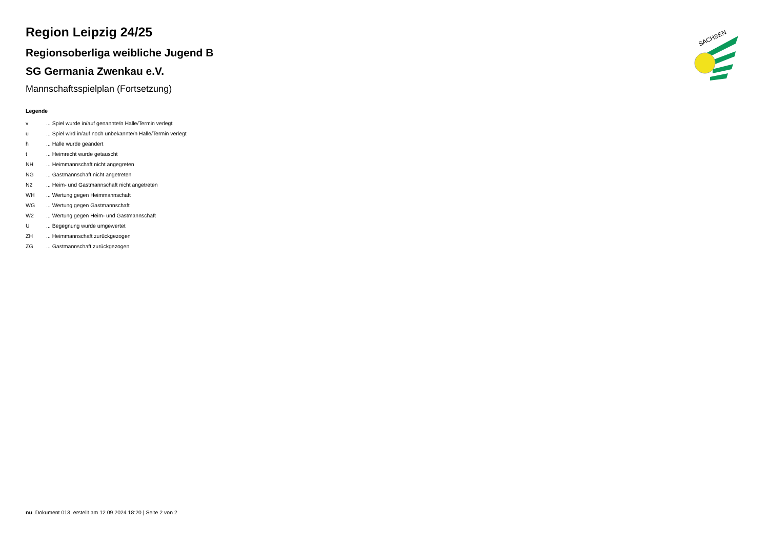Region Leipzig 24/25
Regionsoberliga weibliche Jugend B
SG Germania Zwenkau e.V.
Mannschaftsspielplan (Fortsetzung)
Legende
v... Spiel wurde in/auf genannte/n Halle/Termin verlegt
u... Spiel wird in/auf noch unbekannte/n Halle/Termin verlegt
h... Halle wurde geändert
t... Heimrecht wurde getauscht
NH... Heimmannschaft nicht angegreten
NG... Gastmannschaft nicht angetreten
N2... Heim- und Gastmannschaft nicht angetreten
WH... Wertung gegen Heimmannschaft
WG... Wertung gegen Gastmannschaft
W2... Wertung gegen Heim- und Gastmannschaft
U... Begegnung wurde umgewertet
ZH... Heimmannschaft zurückgezogen
ZG... Gastmannschaft zurückgezogen
SACHSEN
nu .Dokument 013, erstellt am 12.09.2024 18:20 | Seite 2 von 2